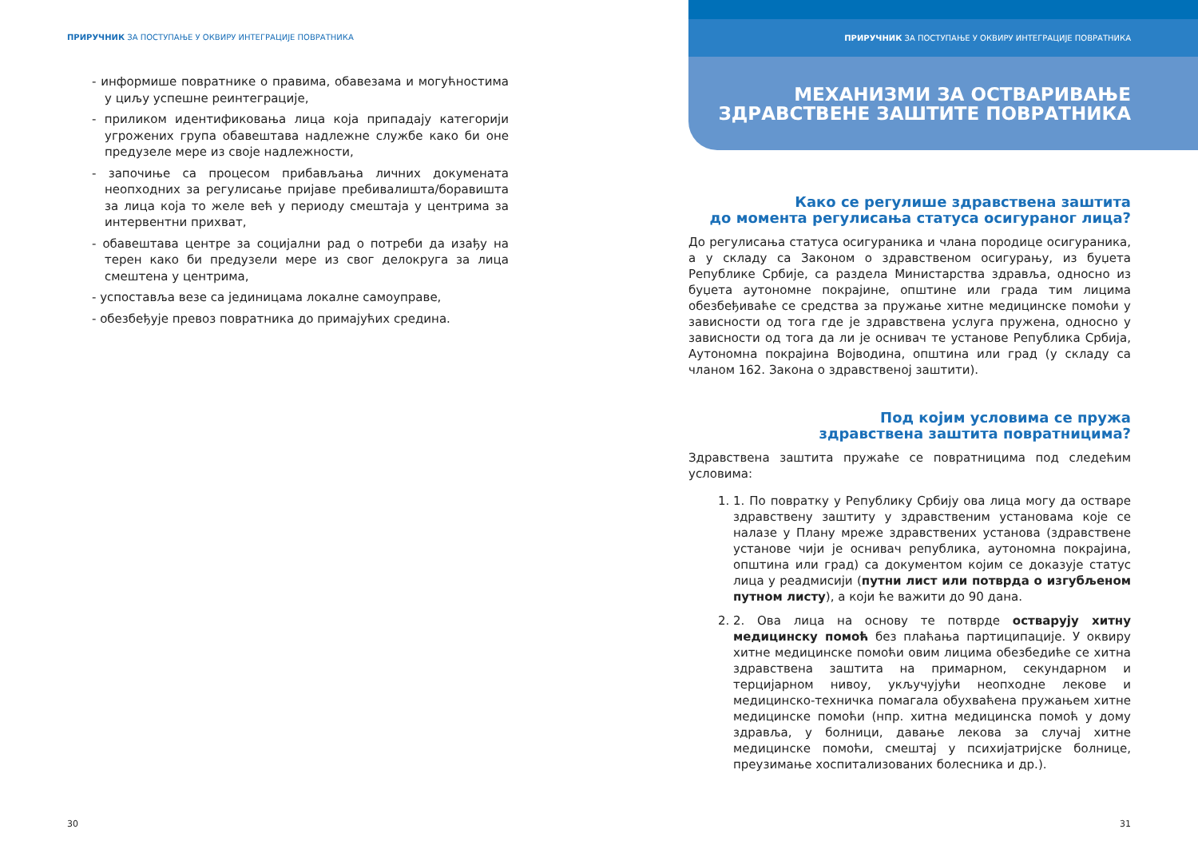ПРИРУЧНИК ЗА ПОСТУПАЊЕ У ОКВИРУ ИНТЕГРАЦИЈЕ ПОВРАТНИКА
- информише повратнике о правима, обавезама и могућностима у циљу успешне реинтеграције,
- приликом идентификовања лица која припадају категорији угрожених група обавештава надлежне службе како би оне предузеле мере из своје надлежности,
- започиње са процесом прибављања личних докумената неопходних за регулисање пријаве пребивалишта/боравишта за лица која то желе већ у периоду смештаја у центрима за интервентни прихват,
- обавештава центре за социјални рад о потреби да изађу на терен како би предузели мере из свог делокруга за лица смештена у центрима,
- успоставља везе са јединицама локалне самоуправе,
- обезбеђује превоз повратника до примајућих средина.
30
ПРИРУЧНИК ЗА ПОСТУПАЊЕ У ОКВИРУ ИНТЕГРАЦИЈЕ ПОВРАТНИКА
МЕХАНИЗМИ ЗА ОСТВАРИВАЊЕ
ЗДРАВСТВЕНЕ ЗАШТИТЕ ПОВРАТНИКА
Како се регулише здравствена заштита
до момента регулисања статуса осигураног лица?
До регулисања статуса осигураника и члана породице осигураника, а у складу са Законом о здравственом осигурању, из буџета Републике Србије, са раздела Министарства здравља, односно из буџета аутономне покрајине, општине или града тим лицима обезбеђиваће се средства за пружање хитне медицинске помоћи у зависности од тога где је здравствена услуга пружена, односно у зависности од тога да ли је оснивач те установе Република Србија, Аутономна покрајина Војводина, општина или град (у складу са чланом 162. Закона о здравственој заштити).
Под којим условима се пружа
здравствена заштита повратницима?
Здравствена заштита пружаће се повратницима под следећим условима:
1. 1. По повратку у Републику Србију ова лица могу да остваре здравствену заштиту у здравственим установама које се налазе у Плану мреже здравствених установа (здравствене установе чији је оснивач република, аутономна покрајина, општина или град) са документом којим се доказује статус лица у реадмисији (путни лист или потврда о изгубљеном путном листу), а који ће важити до 90 дана.
2. 2. Ова лица на основу те потврде остварују хитну медицинску помоћ без плаћања партиципације. У оквиру хитне медицинске помоћи овим лицима обезбедиће се хитна здравствена заштита на примарном, секундарном и терцијарном нивоу, укључујући неопходне лекове и медицинско-техничка помагала обухваћена пружањем хитне медицинске помоћи (нпр. хитна медицинска помоћ у дому здравља, у болници, давање лекова за случај хитне медицинске помоћи, смештај у психијатријске болнице, преузимање хоспитализованих болесника и др.).
31